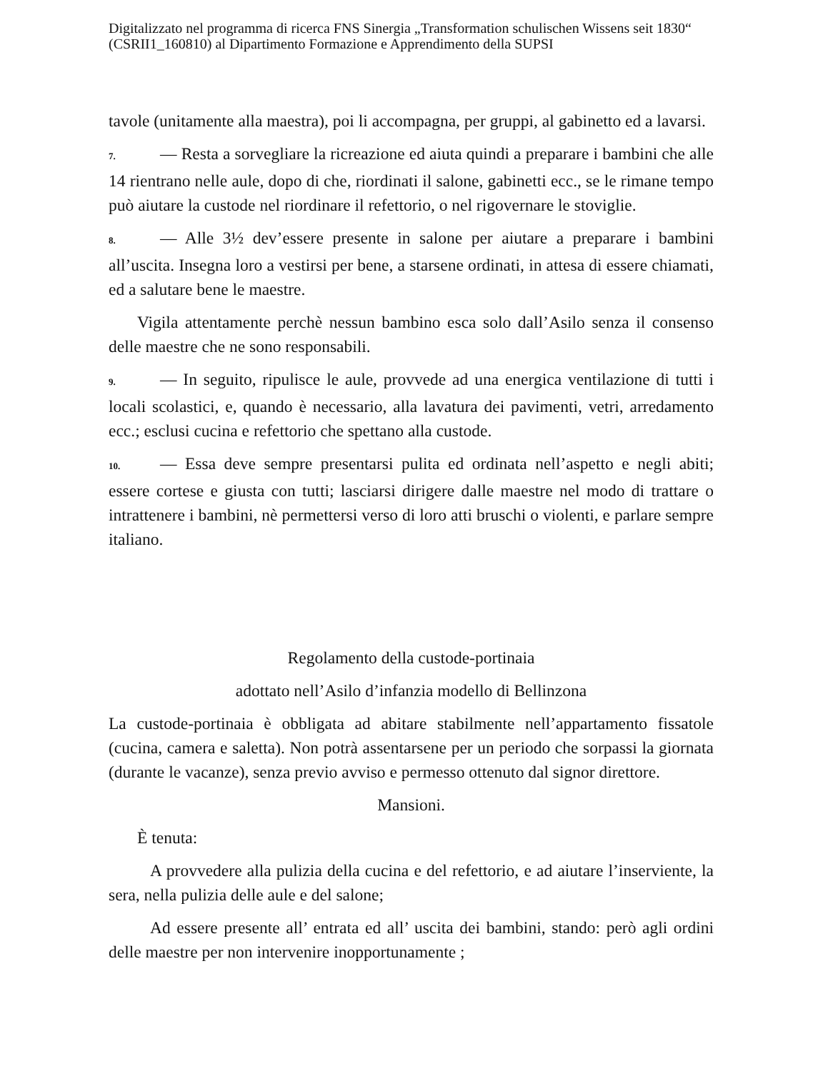Digitalizzato nel programma di ricerca FNS Sinergia „Transformation schulischen Wissens seit 1830“ (CSRII1_160810) al Dipartimento Formazione e Apprendimento della SUPSI
tavole (unitamente alla maestra), poi li accompagna, per gruppi, al gabinetto ed a lavarsi.
7. — Resta a sorvegliare la ricreazione ed aiuta quindi a preparare i bambini che alle 14 rientrano nelle aule, dopo di che, riordinati il salone, gabinetti ecc., se le rimane tempo può aiutare la custode nel riordinare il refettorio, o nel rigovernare le stoviglie.
8. — Alle 3½ dev’essere presente in salone per aiutare a preparare i bambini all’uscita. Insegna loro a vestirsi per bene, a starsene ordinati, in attesa di essere chiamati, ed a salutare bene le maestre.
Vigila attentamente perchè nessun bambino esca solo dall’Asilo senza il consenso delle maestre che ne sono responsabili.
9. — In seguito, ripulisce le aule, provvede ad una energica ventilazione di tutti i locali scolastici, e, quando è necessario, alla lavatura dei pavimenti, vetri, arredamento ecc.; esclusi cucina e refettorio che spettano alla custode.
10. — Essa deve sempre presentarsi pulita ed ordinata nell’aspetto e negli abiti; essere cortese e giusta con tutti; lasciarsi dirigere dalle maestre nel modo di trattare o intrattenere i bambini, nè permettersi verso di loro atti bruschi o violenti, e parlare sempre italiano.
Regolamento della custode-portinaia
adottato nell’Asilo d’infanzia modello di Bellinzona
La custode-portinaia è obbligata ad abitare stabilmente nell’appartamento fissatole (cucina, camera e saletta). Non potrà assentarsene per un periodo che sorpassi la giornata (durante le vacanze), senza previo avviso e permesso ottenuto dal signor direttore.
Mansioni.
È tenuta:
A provvedere alla pulizia della cucina e del refettorio, e ad aiutare l’inserviente, la sera, nella pulizia delle aule e del salone;
Ad essere presente all’ entrata ed all’ uscita dei bambini, stando: però agli ordini delle maestre per non intervenire inopportunamente ;